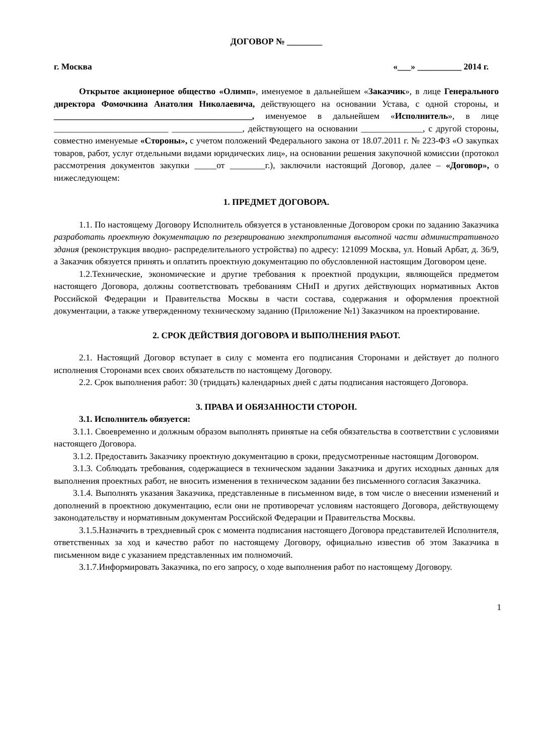ДОГОВОР № ________
г. Москва «___» __________ 2014 г.
Открытое акционерное общество «Олимп», именуемое в дальнейшем «Заказчик», в лице Генерального директора Фомочкина Анатолия Николаевича, действующего на основании Устава, с одной стороны, и _____________________________________________, именуемое в дальнейшем «Исполнитель», в лице __________________________ ________________, действующего на основании ______________, с другой стороны, совместно именуемые «Стороны», с учетом положений Федерального закона от 18.07.2011 г. № 223-ФЗ «О закупках товаров, работ, услуг отдельными видами юридических лиц», на основании решения закупочной комиссии (протокол рассмотрения документов закупки _____от ________г.), заключили настоящий Договор, далее – «Договор», о нижеследующем:
1. ПРЕДМЕТ ДОГОВОРА.
1.1. По настоящему Договору Исполнитель обязуется в установленные Договором сроки по заданию Заказчика разработать проектную документацию по резервированию электропитания высотной части административного здания (реконструкция вводно- распределительного устройства) по адресу: 121099 Москва, ул. Новый Арбат, д. 36/9, а Заказчик обязуется принять и оплатить проектную документацию по обусловленной настоящим Договором цене.
1.2.Технические, экономические и другие требования к проектной продукции, являющейся предметом настоящего Договора, должны соответствовать требованиям СНиП и других действующих нормативных Актов Российской Федерации и Правительства Москвы в части состава, содержания и оформления проектной документации, а также утвержденному техническому заданию (Приложение №1) Заказчиком на проектирование.
2. СРОК ДЕЙСТВИЯ ДОГОВОРА И ВЫПОЛНЕНИЯ РАБОТ.
2.1. Настоящий Договор вступает в силу с момента его подписания Сторонами и действует до полного исполнения Сторонами всех своих обязательств по настоящему Договору.
2.2. Срок выполнения работ: 30 (тридцать) календарных дней с даты подписания настоящего Договора.
3. ПРАВА И ОБЯЗАННОСТИ СТОРОН.
3.1. Исполнитель обязуется:
3.1.1. Своевременно и должным образом выполнять принятые на себя обязательства в соответствии с условиями настоящего Договора.
3.1.2. Предоставить Заказчику проектную документацию в сроки, предусмотренные настоящим Договором.
3.1.3. Соблюдать требования, содержащиеся в техническом задании Заказчика и других исходных данных для выполнения проектных работ, не вносить изменения в техническом задании без письменного согласия Заказчика.
3.1.4. Выполнять указания Заказчика, представленные в письменном виде, в том числе о внесении изменений и дополнений в проектною документацию, если они не противоречат условиям настоящего Договора, действующему законодательству и нормативным документам Российской Федерации и Правительства Москвы.
3.1.5.Назначить в трехдневный срок с момента подписания настоящего Договора представителей Исполнителя, ответственных за ход и качество работ по настоящему Договору, официально известив об этом Заказчика в письменном виде с указанием представленных им полномочий.
3.1.7.Информировать Заказчика, по его запросу, о ходе выполнения работ по настоящему Договору.
1